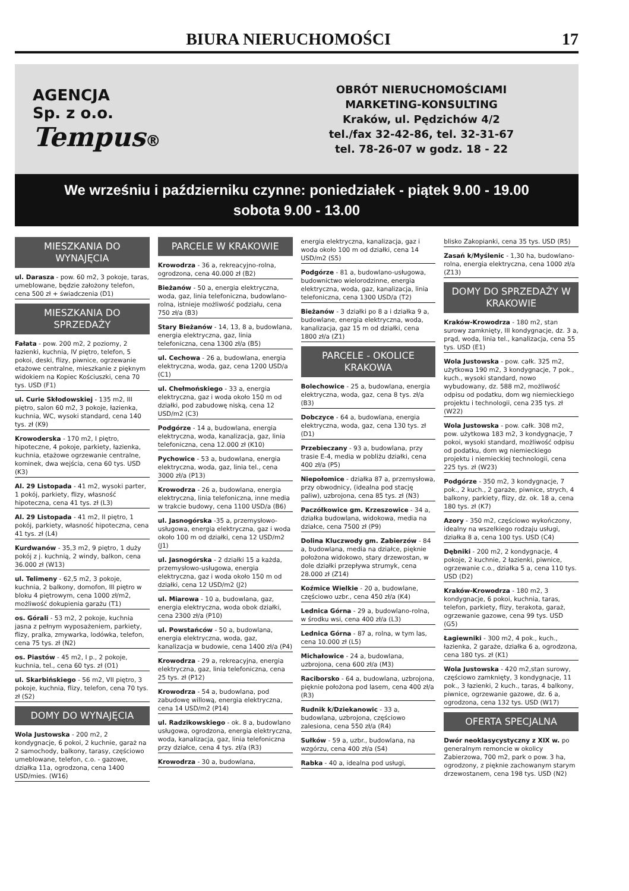BIURA NIERUCHOMOŚCI 17
AGENCJA
Sp. z o.o.
Tempus®
OBRÓT NIERUCHOMOŚCIAMI
MARKETING-KONSULTING
Kraków, ul. Pędzichów 4/2
tel./fax 32-42-86, tel. 32-31-67
tel. 78-26-07 w godz. 18 - 22
We wrześniu i październiku czynne: poniedziałek - piątek 9.00 - 19.00
sobota 9.00 - 13.00
MIESZKANIA DO WYNAJĘCIA
ul. Darasza - pow. 60 m2, 3 pokoje, taras, umeblowane, będzie założony telefon, cena 500 zł + świadczenia (D1)
MIESZKANIA DO SPRZEDAŻY
Fałata - pow. 200 m2, 2 poziomy, 2 łazienki, kuchnia, IV piętro, telefon, 5 pokoi, deski, flizy, piwnice, ogrzewanie etażowe centralne, mieszkanie z pięknym widokiem na Kopiec Kościuszki, cena 70 tys. USD (F1)
ul. Curie Skłodowskiej - 135 m2, III piętro, salon 60 m2, 3 pokoje, łazienka, kuchnia, WC, wysoki standard, cena 140 tys. zł (K9)
Krowoderska - 170 m2, I piętro, hipoteczne, 4 pokoje, parkiety, łazienka, kuchnia, etażowe ogrzewanie centralne, kominek, dwa wejścia, cena 60 tys. USD (K3)
Al. 29 Listopada - 41 m2, wysoki parter, 1 pokój, parkiety, flizy, własność hipoteczna, cena 41 tys. zł (L3)
Al. 29 Listopada - 41 m2, II piętro, 1 pokój, parkiety, własność hipoteczna, cena 41 tys. zł (L4)
Kurdwanów - 35,3 m2, 9 piętro, 1 duży pokój z j. kuchnią, 2 windy, balkon, cena 36.000 zł (W13)
ul. Telimeny - 62,5 m2, 3 pokoje, kuchnia, 2 balkony, domofon, III piętro w bloku 4 piętrowym, cena 1000 zł/m2, możliwość dokupienia garażu (T1)
os. Górali - 53 m2, 2 pokoje, kuchnia jasna z pełnym wyposażeniem, parkiety, flizy, pralka, zmywarka, lodówka, telefon, cena 75 tys. zł (N2)
os. Piastów - 45 m2, I p., 2 pokoje, kuchnia, tel., cena 60 tys. zł (O1)
ul. Skarbińskiego - 56 m2, VII piętro, 3 pokoje, kuchnia, flizy, telefon, cena 70 tys. zł (S2)
DOMY DO WYNAJĘCIA
Wola Justowska - 200 m2, 2 kondygnacje, 6 pokoi, 2 kuchnie, garaż na 2 samochody, balkony, tarasy, częściowo umeblowane, telefon, c.o. - gazowe, działka 11a, ogrodzona, cena 1400 USD/mies. (W16)
PARCELE W KRAKOWIE
Krowodrza - 36 a, rekreacyjno-rolna, ogrodzona, cena 40.000 zł (B2)
Bieżanów - 50 a, energia elektryczna, woda, gaz, linia telefoniczna, budowlano-rolna, istnieje możliwość podziału, cena 750 zł/a (B3)
Stary Bieżanów - 14, 13, 8 a, budowlana, energia elektryczna, gaz, linia telefoniczna, cena 1300 zł/a (B5)
ul. Cechowa - 26 a, budowlana, energia elektryczna, woda, gaz, cena 1200 USD/a (C1)
ul. Chełmońskiego - 33 a, energia elektryczna, gaz i woda około 150 m od działki, pod zabudowę niską, cena 12 USD/m2 (C3)
Podgórze - 14 a, budowlana, energia elektryczna, woda, kanalizacja, gaz, linia telefoniczna, cena 12.000 zł (K10)
Pychowice - 53 a, budowlana, energia elektryczna, woda, gaz, linia tel., cena 3000 zł/a (P13)
Krowodrza - 26 a, budowlana, energia elektryczna, linia telefoniczna, inne media w trakcie budowy, cena 1100 USD/a (B6)
ul. Jasnogórska -35 a, przemysłowo-usługowa, energia elektryczna, gaz i woda około 100 m od działki, cena 12 USD/m2 (J1)
ul. Jasnogórska - 2 działki 15 a każda, przemysłowo-usługowa, energia elektryczna, gaz i woda około 150 m od działki, cena 12 USD/m2 (J2)
ul. Miarowa - 10 a, budowlana, gaz, energia elektryczna, woda obok działki, cena 2300 zł/a (P10)
ul. Powstańców - 50 a, budowlana, energia elektryczna, woda, gaz, kanalizacja w budowie, cena 1400 zł/a (P4)
Krowodrza - 29 a, rekreacyjna, energia elektryczna, gaz, linia telefoniczna, cena 25 tys. zł (P12)
Krowodrza - 54 a, budowlana, pod zabudowę willową, energia elektryczna, cena 14 USD/m2 (P14)
ul. Radzikowskiego - ok. 8 a, budowlano usługowa, ogrodzona, energia elektryczna, woda, kanalizacja, gaz, linia telefoniczna przy działce, cena 4 tys. zł/a (R3)
Krowodrza - 30 a, budowlana,
energia elektryczna, kanalizacja, gaz i woda około 100 m od działki, cena 14 USD/m2 (S5)
Podgórze - 81 a, budowlano-usługowa, budownictwo wielorodzinne, energia elektryczna, woda, gaz, kanalizacja, linia telefoniczna, cena 1300 USD/a (T2)
Bieżanów - 3 działki po 8 a i działka 9 a, budowlane, energia elektryczna, woda, kanalizacja, gaz 15 m od działki, cena 1800 zł/a (Z1)
PARCELE - OKOLICE KRAKOWA
Bolechowice - 25 a, budowlana, energia elektryczna, woda, gaz, cena 8 tys. zł/a (B3)
Dobczyce - 64 a, budowlana, energia elektryczna, woda, gaz, cena 130 tys. zł (D1)
Przebieczany - 93 a, budowlana, przy trasie E-4, media w pobliżu działki, cena 400 zł/a (P5)
Niepołomice - działka 87 a, przemysłowa, przy obwodnicy, (idealna pod stację paliw), uzbrojona, cena 85 tys. zł (N3)
Paczółkowice gm. Krzeszowice - 34 a, działka budowlana, widokowa, media na działce, cena 7500 zł (P9)
Dolina Kluczwody gm. Zabierzów - 84 a, budowlana, media na działce, pięknie położona widokowo, stary drzewostan, w dole działki przepływa strumyk, cena 28.000 zł (Z14)
Koźmice Wielkie - 20 a, budowlane, częściowo uzbr., cena 450 zł/a (K4)
Lednica Górna - 29 a, budowlano-rolna, w środku wsi, cena 400 zł/a (L3)
Lednica Górna - 87 a, rolna, w tym las, cena 10.000 zł (L5)
Michałowice - 24 a, budowlana, uzbrojona, cena 600 zł/a (M3)
Raciborsko - 64 a, budowlana, uzbrojona, pięknie położona pod lasem, cena 400 zł/a (R3)
Rudnik k/Dziekanowic - 33 a, budowlana, uzbrojona, częściowo zalesiona, cena 550 zł/a (R4)
Sułków - 59 a, uzbr., budowlana, na wzgórzu, cena 400 zł/a (S4)
Rabka - 40 a, idealna pod usługi,
blisko Zakopianki, cena 35 tys. USD (R5)
Zasań k/Myślenic - 1,30 ha, budowlano-rolna, energia elektryczna, cena 1000 zł/a (Z13)
DOMY DO SPRZEDAŻY W KRAKOWIE
Kraków-Krowodrza - 180 m2, stan surowy zamknięty, III kondygnacje, dz. 3 a, prąd, woda, linia tel., kanalizacja, cena 55 tys. USD (E1)
Wola Justowska - pow. całk. 325 m2, użytkowa 190 m2, 3 kondygnacje, 7 pok., kuch., wysoki standard, nowo wybudowany, dz. 588 m2, możliwość odpisu od podatku, dom wg niemieckiego projektu i technologii, cena 235 tys. zł (W22)
Wola Justowska - pow. całk. 308 m2, pow. użytkowa 183 m2, 3 kondygnacje, 7 pokoi, wysoki standard, możliwość odpisu od podatku, dom wg niemieckiego projektu i niemieckiej technologii, cena 225 tys. zł (W23)
Podgórze - 350 m2, 3 kondygnacje, 7 pok., 2 kuch., 2 garaże, piwnice, strych, 4 balkony, parkiety, flizy, dz. ok. 18 a, cena 180 tys. zł (K7)
Azory - 350 m2, częściowo wykończony, idealny na wszelkiego rodzaju usługi, działka 8 a, cena 100 tys. USD (C4)
Dębniki - 200 m2, 2 kondygnacje, 4 pokoje, 2 kuchnie, 2 łazienki, piwnice, ogrzewanie c.o., działka 5 a, cena 110 tys. USD (D2)
Kraków-Krowodrza - 180 m2, 3 kondygnacje, 6 pokoi, kuchnia, taras, telefon, parkiety, flizy, terakota, garaż, ogrzewanie gazowe, cena 99 tys. USD (G5)
Łagiewniki - 300 m2, 4 pok., kuch., łazienka, 2 garaże, działka 6 a, ogrodzona, cena 180 tys. zł (K1)
Wola Justowska - 420 m2,stan surowy, częściowo zamknięty, 3 kondygnacje, 11 pok., 3 łazienki, 2 kuch., taras, 4 balkony, piwnice, ogrzewanie gazowe, dz. 6 a, ogrodzona, cena 132 tys. USD (W17)
OFERTA SPECJALNA
Dwór neoklasycystyczny z XIX w. po generalnym remoncie w okolicy Zabierzowa, 700 m2, park o pow. 3 ha, ogrodzony, z pięknie zachowanym starym drzewostanem, cena 198 tys. USD (N2)